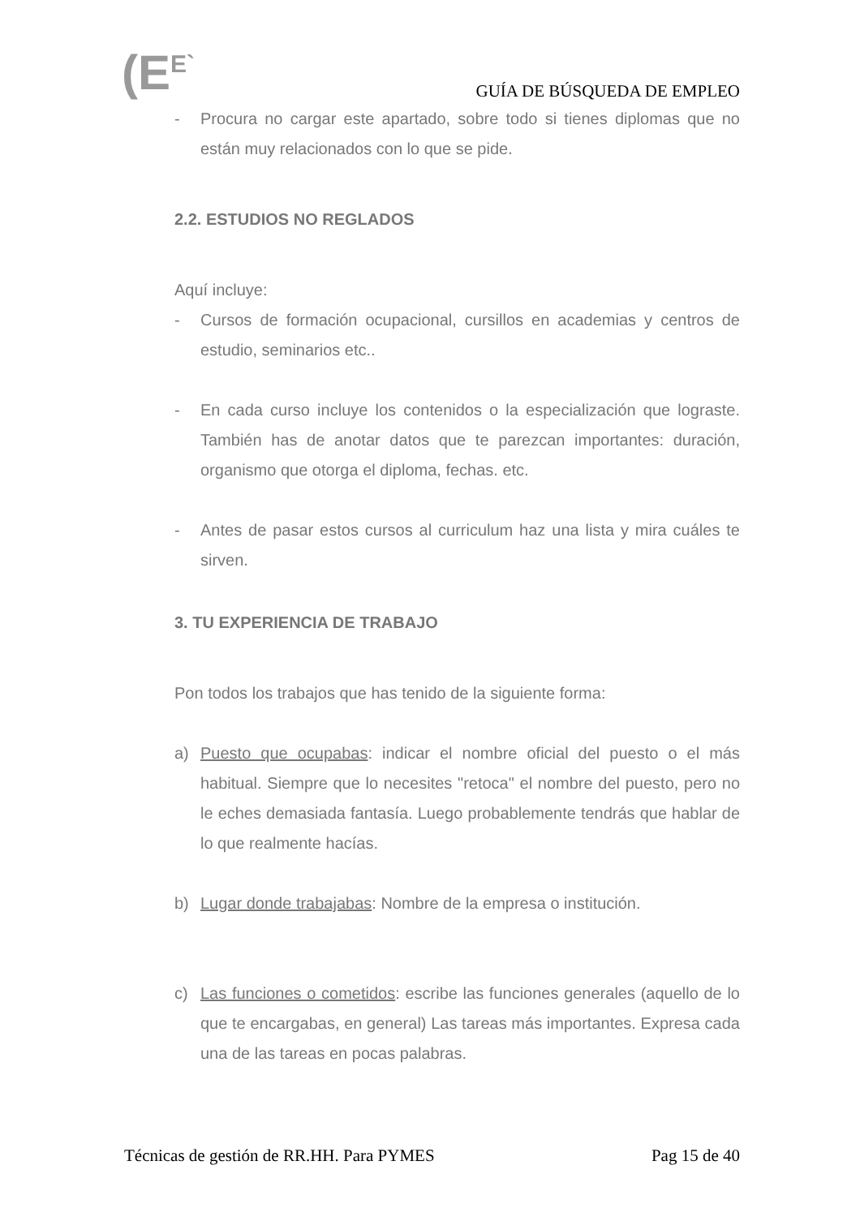(E<sup>E`</sup> GUÍA DE BÚSQUEDA DE EMPLEO
- Procura no cargar este apartado, sobre todo si tienes diplomas que no están muy relacionados con lo que se pide.
2.2. ESTUDIOS NO REGLADOS
Aquí incluye:
- Cursos de formación ocupacional, cursillos en academias y centros de estudio, seminarios etc..
- En cada curso incluye los contenidos o la especialización que lograste. También has de anotar datos que te parezcan importantes: duración, organismo que otorga el diploma, fechas. etc.
- Antes de pasar estos cursos al curriculum haz una lista y mira cuáles te sirven.
3. TU EXPERIENCIA DE TRABAJO
Pon todos los trabajos que has tenido de la siguiente forma:
a) Puesto que ocupabas: indicar el nombre oficial del puesto o el más habitual. Siempre que lo necesites "retoca" el nombre del puesto, pero no le eches demasiada fantasía. Luego probablemente tendrás que hablar de lo que realmente hacías.
b) Lugar donde trabajabas: Nombre de la empresa o institución.
c) Las funciones o cometidos: escribe las funciones generales (aquello de lo que te encargabas, en general) Las tareas más importantes. Expresa cada una de las tareas en pocas palabras.
Técnicas de gestión de RR.HH. Para PYMES Pag 15 de 40